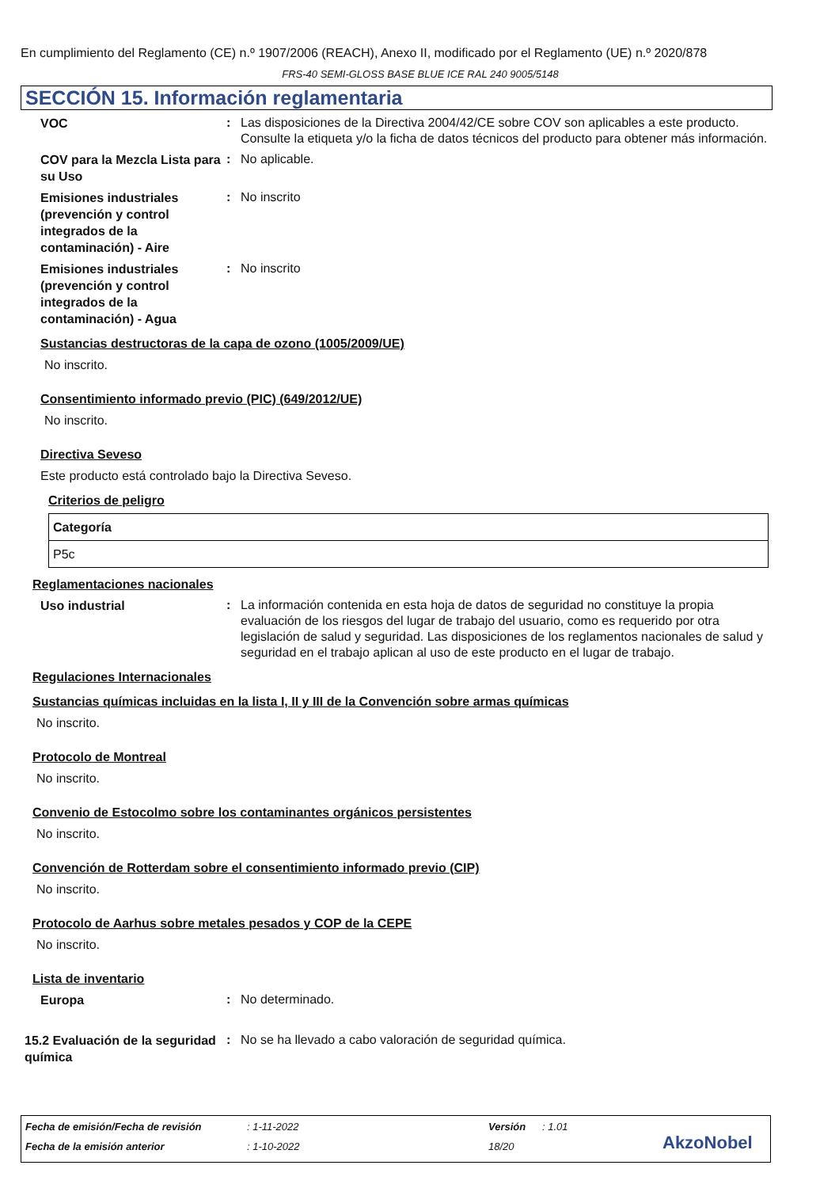En cumplimiento del Reglamento (CE) n.º 1907/2006 (REACH), Anexo II, modificado por el Reglamento (UE) n.º 2020/878
FRS-40 SEMI-GLOSS BASE BLUE ICE RAL 240 9005/5148
SECCIÓN 15. Información reglamentaria
VOC
: Las disposiciones de la Directiva 2004/42/CE sobre COV son aplicables a este producto. Consulte la etiqueta y/o la ficha de datos técnicos del producto para obtener más información.
COV para la Mezcla Lista para su Uso
: No aplicable.
Emisiones industriales (prevención y control integrados de la contaminación) - Aire
: No inscrito
Emisiones industriales (prevención y control integrados de la contaminación) - Agua
: No inscrito
Sustancias destructoras de la capa de ozono (1005/2009/UE)
No inscrito.
Consentimiento informado previo (PIC) (649/2012/UE)
No inscrito.
Directiva Seveso
Este producto está controlado bajo la Directiva Seveso.
Criterios de peligro
| Categoría |
| --- |
| P5c |
Reglamentaciones nacionales
Uso industrial
: La información contenida en esta hoja de datos de seguridad no constituye la propia evaluación de los riesgos del lugar de trabajo del usuario, como es requerido por otra legislación de salud y seguridad. Las disposiciones de los reglamentos nacionales de salud y seguridad en el trabajo aplican al uso de este producto en el lugar de trabajo.
Regulaciones Internacionales
Sustancias químicas incluidas en la lista I, II y III de la Convención sobre armas químicas
No inscrito.
Protocolo de Montreal
No inscrito.
Convenio de Estocolmo sobre los contaminantes orgánicos persistentes
No inscrito.
Convención de Rotterdam sobre el consentimiento informado previo (CIP)
No inscrito.
Protocolo de Aarhus sobre metales pesados y COP de la CEPE
No inscrito.
Lista de inventario
Europa
: No determinado.
15.2 Evaluación de la seguridad química
: No se ha llevado a cabo valoración de seguridad química.
Fecha de emisión/Fecha de revisión: 1-11-2022 Versión: 1.01
Fecha de la emisión anterior: 1-10-2022 18/20 AkzoNobel